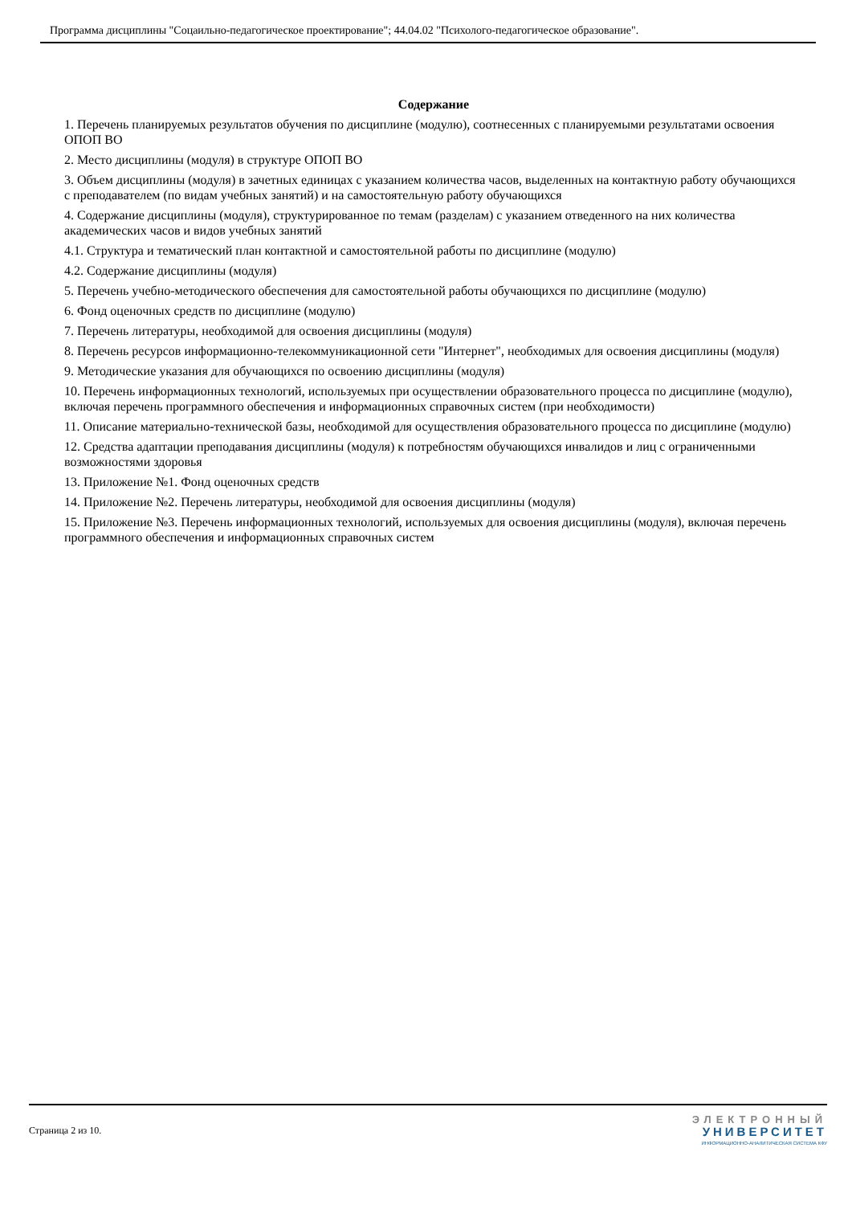Программа дисциплины "Соцаильно-педагогическое проектирование"; 44.04.02 "Психолого-педагогическое образование".
Содержание
1. Перечень планируемых результатов обучения по дисциплине (модулю), соотнесенных с планируемыми результатами освоения ОПОП ВО
2. Место дисциплины (модуля) в структуре ОПОП ВО
3. Объем дисциплины (модуля) в зачетных единицах с указанием количества часов, выделенных на контактную работу обучающихся с преподавателем (по видам учебных занятий) и на самостоятельную работу обучающихся
4. Содержание дисциплины (модуля), структурированное по темам (разделам) с указанием отведенного на них количества академических часов и видов учебных занятий
4.1. Структура и тематический план контактной и самостоятельной работы по дисциплине (модулю)
4.2. Содержание дисциплины (модуля)
5. Перечень учебно-методического обеспечения для самостоятельной работы обучающихся по дисциплине (модулю)
6. Фонд оценочных средств по дисциплине (модулю)
7. Перечень литературы, необходимой для освоения дисциплины (модуля)
8. Перечень ресурсов информационно-телекоммуникационной сети "Интернет", необходимых для освоения дисциплины (модуля)
9. Методические указания для обучающихся по освоению дисциплины (модуля)
10. Перечень информационных технологий, используемых при осуществлении образовательного процесса по дисциплине (модулю), включая перечень программного обеспечения и информационных справочных систем (при необходимости)
11. Описание материально-технической базы, необходимой для осуществления образовательного процесса по дисциплине (модулю)
12. Средства адаптации преподавания дисциплины (модуля) к потребностям обучающихся инвалидов и лиц с ограниченными возможностями здоровья
13. Приложение №1. Фонд оценочных средств
14. Приложение №2. Перечень литературы, необходимой для освоения дисциплины (модуля)
15. Приложение №3. Перечень информационных технологий, используемых для освоения дисциплины (модуля), включая перечень программного обеспечения и информационных справочных систем
Страница 2 из 10.
ЭЛЕКТРОННЫЙ
УНИВЕРСИТЕТ
ИНФОРМАЦИОННО-АНАЛИТИЧЕСКАЯ СИСТЕМА КФУ